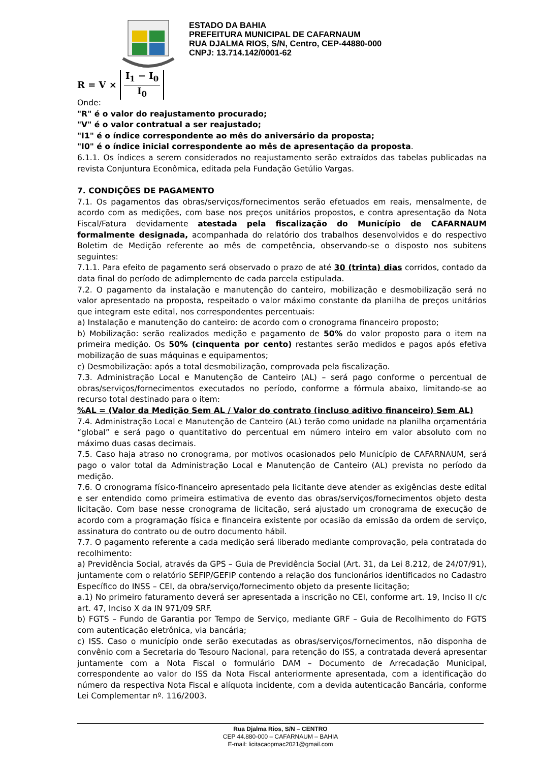ESTADO DA BAHIA
PREFEITURA MUNICIPAL DE CAFARNAUM
RUA DJALMA RIOS, S/N, Centro, CEP-44880-000
CNPJ: 13.714.142/0001-62
R = V × I<sub>1</sub> − I<sub>0</sub> I<sub>0</sub>
Onde:
"R" é o valor do reajustamento procurado;
"V" é o valor contratual a ser reajustado;
"I1" é o índice correspondente ao mês do aniversário da proposta;
"I0" é o índice inicial correspondente ao mês de apresentação da proposta.
6.1.1. Os índices a serem considerados no reajustamento serão extraídos das tabelas publicadas na revista Conjuntura Econômica, editada pela Fundação Getúlio Vargas.
7. CONDIÇÕES DE PAGAMENTO
7.1. Os pagamentos das obras/serviços/fornecimentos serão efetuados em reais, mensalmente, de acordo com as medições, com base nos preços unitários propostos, e contra apresentação da Nota Fiscal/Fatura devidamente atestada pela fiscalização do Município de CAFARNAUM formalmente designada, acompanhada do relatório dos trabalhos desenvolvidos e do respectivo Boletim de Medição referente ao mês de competência, observando-se o disposto nos subitens seguintes:
7.1.1. Para efeito de pagamento será observado o prazo de até 30 (trinta) dias corridos, contado da data final do período de adimplemento de cada parcela estipulada.
7.2. O pagamento da instalação e manutenção do canteiro, mobilização e desmobilização será no valor apresentado na proposta, respeitado o valor máximo constante da planilha de preços unitários que integram este edital, nos correspondentes percentuais:
a) Instalação e manutenção do canteiro: de acordo com o cronograma financeiro proposto;
b) Mobilização: serão realizados medição e pagamento de 50% do valor proposto para o item na primeira medição. Os 50% (cinquenta por cento) restantes serão medidos e pagos após efetiva mobilização de suas máquinas e equipamentos;
c) Desmobilização: após a total desmobilização, comprovada pela fiscalização.
7.3. Administração Local e Manutenção de Canteiro (AL) – será pago conforme o percentual de obras/serviços/fornecimentos executados no período, conforme a fórmula abaixo, limitando-se ao recurso total destinado para o item:
%AL = (Valor da Medição Sem AL / Valor do contrato (incluso aditivo financeiro) Sem AL)
7.4. Administração Local e Manutenção de Canteiro (AL) terão como unidade na planilha orçamentária “global” e será pago o quantitativo do percentual em número inteiro em valor absoluto com no máximo duas casas decimais.
7.5. Caso haja atraso no cronograma, por motivos ocasionados pelo Município de CAFARNAUM, será pago o valor total da Administração Local e Manutenção de Canteiro (AL) prevista no período da medição.
7.6. O cronograma físico-financeiro apresentado pela licitante deve atender as exigências deste edital e ser entendido como primeira estimativa de evento das obras/serviços/fornecimentos objeto desta licitação. Com base nesse cronograma de licitação, será ajustado um cronograma de execução de acordo com a programação física e financeira existente por ocasião da emissão da ordem de serviço, assinatura do contrato ou de outro documento hábil.
7.7. O pagamento referente a cada medição será liberado mediante comprovação, pela contratada do recolhimento:
a) Previdência Social, através da GPS – Guia de Previdência Social (Art. 31, da Lei 8.212, de 24/07/91), juntamente com o relatório SEFIP/GEFIP contendo a relação dos funcionários identificados no Cadastro Específico do INSS – CEI, da obra/serviço/fornecimento objeto da presente licitação;
a.1) No primeiro faturamento deverá ser apresentada a inscrição no CEI, conforme art. 19, Inciso II c/c art. 47, Inciso X da IN 971/09 SRF.
b) FGTS – Fundo de Garantia por Tempo de Serviço, mediante GRF – Guia de Recolhimento do FGTS com autenticação eletrônica, via bancária;
c) ISS. Caso o município onde serão executadas as obras/serviços/fornecimentos, não disponha de convênio com a Secretaria do Tesouro Nacional, para retenção do ISS, a contratada deverá apresentar juntamente com a Nota Fiscal o formulário DAM – Documento de Arrecadação Municipal, correspondente ao valor do ISS da Nota Fiscal anteriormente apresentada, com a identificação do número da respectiva Nota Fiscal e alíquota incidente, com a devida autenticação Bancária, conforme Lei Complementar nº. 116/2003.
Rua Djalma Rios, S/N – CENTRO
CEP 44.880-000 – CAFARNAUM – BAHIA
E-mail: licitacaopmac2021@gmail.com